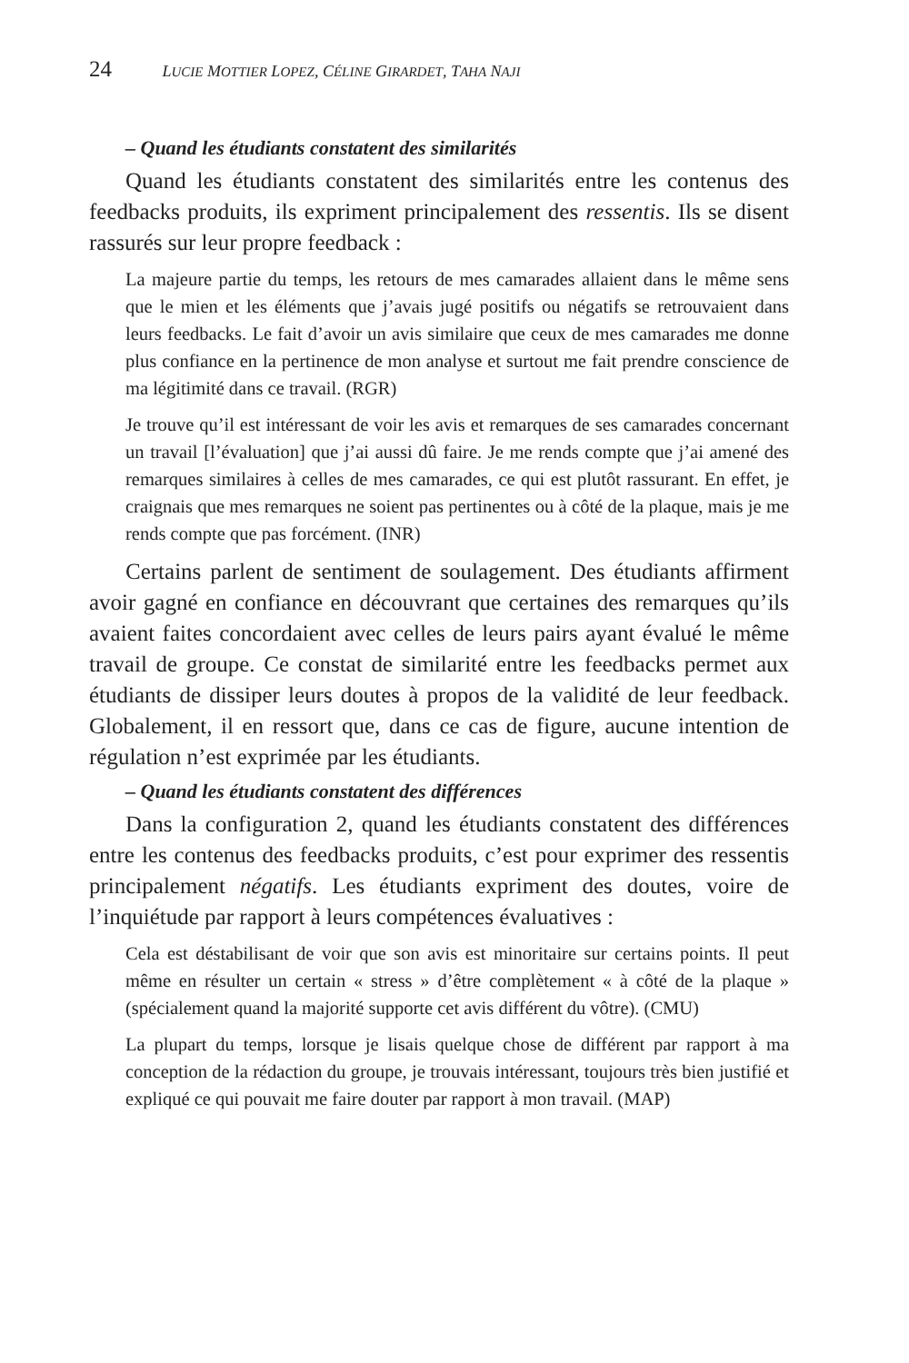24 LUCIE MOTTIER LOPEZ, CÉLINE GIRARDET, TAHA NAJI
– Quand les étudiants constatent des similarités
Quand les étudiants constatent des similarités entre les contenus des feedbacks produits, ils expriment principalement des ressentis. Ils se disent rassurés sur leur propre feedback :
La majeure partie du temps, les retours de mes camarades allaient dans le même sens que le mien et les éléments que j’avais jugé positifs ou négatifs se retrouvaient dans leurs feedbacks. Le fait d’avoir un avis similaire que ceux de mes camarades me donne plus confiance en la pertinence de mon analyse et surtout me fait prendre conscience de ma légitimité dans ce travail. (RGR)
Je trouve qu’il est intéressant de voir les avis et remarques de ses camarades concernant un travail [l’évaluation] que j’ai aussi dû faire. Je me rends compte que j’ai amené des remarques similaires à celles de mes camarades, ce qui est plutôt rassurant. En effet, je craignais que mes remarques ne soient pas pertinentes ou à côté de la plaque, mais je me rends compte que pas forcément. (INR)
Certains parlent de sentiment de soulagement. Des étudiants affirment avoir gagné en confiance en découvrant que certaines des remarques qu’ils avaient faites concordaient avec celles de leurs pairs ayant évalué le même travail de groupe. Ce constat de similarité entre les feedbacks permet aux étudiants de dissiper leurs doutes à propos de la validité de leur feedback. Globalement, il en ressort que, dans ce cas de figure, aucune intention de régulation n’est exprimée par les étudiants.
– Quand les étudiants constatent des différences
Dans la configuration 2, quand les étudiants constatent des différences entre les contenus des feedbacks produits, c’est pour exprimer des ressentis principalement négatifs. Les étudiants expriment des doutes, voire de l’inquiétude par rapport à leurs compétences évaluatives :
Cela est déstabilisant de voir que son avis est minoritaire sur certains points. Il peut même en résulter un certain « stress » d’être complètement « à côté de la plaque » (spécialement quand la majorité supporte cet avis différent du vôtre). (CMU)
La plupart du temps, lorsque je lisais quelque chose de différent par rapport à ma conception de la rédaction du groupe, je trouvais intéressant, toujours très bien justifié et expliqué ce qui pouvait me faire douter par rapport à mon travail. (MAP)